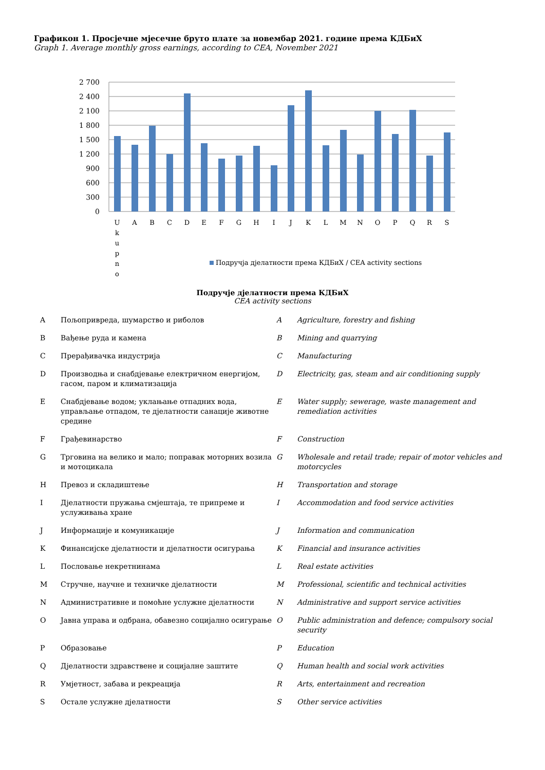Графикон 1. Просјечне мјесечне бруто плате за новембар 2021. године према КДБиХ
Graph 1. Average monthly gross earnings, according to CEA, November 2021
2 700
2 400
2 100
1 800
1 500
1 200
900
600
300
0
U
k
u
p
n
o
A
B
C
D
E
F
G
H
I
J
K
L
M
N
O
P
Q
R
S
Подручја дјелатности према КДБиХ / CEA activity sections
Подручје дјелатности према КДБиХ
CEA activity sections
| A | Пољопривреда, шумарство и риболов | A | Agriculture, forestry and fishing |
| B | Вађење руда и камена | B | Mining and quarrying |
| C | Прерађивачка индустрија | C | Manufacturing |
| D | Производња и снабдјевање електричном енергијом, гасом, паром и климатизација | D | Electricity, gas, steam and air conditioning supply |
| E | Снабдјевање водом; уклањање отпадних вода, управљање отпадом, те дјелатности санације животне средине | E | Water supply; sewerage, waste management and remediation activities |
| F | Грађевинарство | F | Construction |
| G | Трговина на велико и мало; поправак моторних возила и мотоцикала | G | Wholesale and retail trade; repair of motor vehicles and motorcycles |
| H | Превоз и складиштење | H | Transportation and storage |
| I | Дјелатности пружања смјештаја, те припреме и услуживања хране | I | Accommodation and food service activities |
| J | Информације и комуникације | J | Information and communication |
| K | Финансијске дјелатности и дјелатности осигурања | K | Financial and insurance activities |
| L | Пословање некретнинама | L | Real estate activities |
| M | Стручне, научне и техничке дјелатности | M | Professional, scientific and technical activities |
| N | Административне и помоћне услужне дјелатности | N | Administrative and support service activities |
| O | Јавна управа и одбрана, обавезно социјално осигурање | O | Public administration and defence; compulsory social security |
| P | Образовање | P | Education |
| Q | Дјелатности здравствене и социјалне заштите | Q | Human health and social work activities |
| R | Умјетност, забава и рекреација | R | Arts, entertainment and recreation |
| S | Остале услужне дјелатности | S | Other service activities |